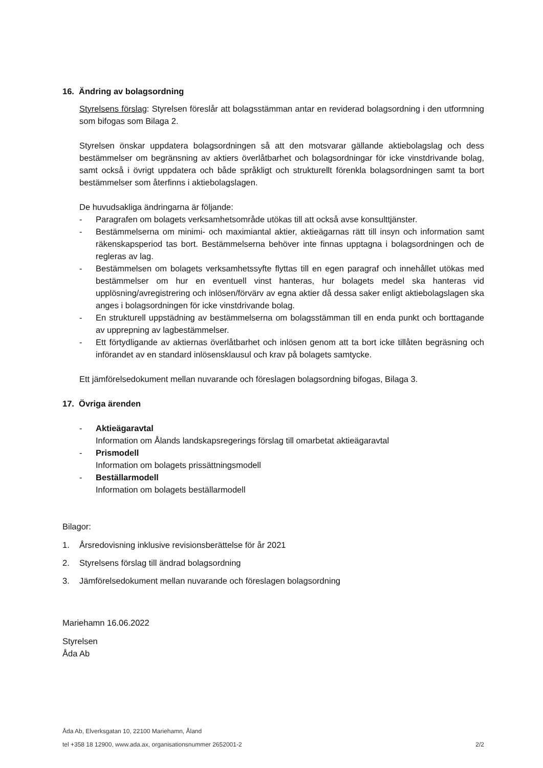16. Ändring av bolagsordning
Styrelsens förslag: Styrelsen föreslår att bolagsstämman antar en reviderad bolagsordning i den utformning som bifogas som Bilaga 2.
Styrelsen önskar uppdatera bolagsordningen så att den motsvarar gällande aktiebolagslag och dess bestämmelser om begränsning av aktiers överlåtbarhet och bolagsordningar för icke vinstdrivande bolag, samt också i övrigt uppdatera och både språkligt och strukturellt förenkla bolagsordningen samt ta bort bestämmelser som återfinns i aktiebolagslagen.
De huvudsakliga ändringarna är följande:
- Paragrafen om bolagets verksamhetsområde utökas till att också avse konsulttjänster.
- Bestämmelserna om minimi- och maximiantal aktier, aktieägarnas rätt till insyn och information samt räkenskapsperiod tas bort. Bestämmelserna behöver inte finnas upptagna i bolagsordningen och de regleras av lag.
- Bestämmelsen om bolagets verksamhetssyfte flyttas till en egen paragraf och innehållet utökas med bestämmelser om hur en eventuell vinst hanteras, hur bolagets medel ska hanteras vid upplösning/avregistrering och inlösen/förvärv av egna aktier då dessa saker enligt aktiebolagslagen ska anges i bolagsordningen för icke vinstdrivande bolag.
- En strukturell uppstädning av bestämmelserna om bolagsstämman till en enda punkt och borttagande av upprepning av lagbestämmelser.
- Ett förtydligande av aktiernas överlåtbarhet och inlösen genom att ta bort icke tillåten begräsning och införandet av en standard inlösensklausul och krav på bolagets samtycke.
Ett jämförelsedokument mellan nuvarande och föreslagen bolagsordning bifogas, Bilaga 3.
17. Övriga ärenden
- Aktieägaravtal
Information om Ålands landskapsregerings förslag till omarbetat aktieägaravtal
- Prismodell
Information om bolagets prissättningsmodell
- Beställarmodell
Information om bolagets beställarmodell
Bilagor:
1. Årsredovisning inklusive revisionsberättelse för år 2021
2. Styrelsens förslag till ändrad bolagsordning
3. Jämförelsedokument mellan nuvarande och föreslagen bolagsordning
Mariehamn 16.06.2022
Styrelsen
Åda Ab
Åda Ab, Elverksgatan 10, 22100 Mariehamn, Åland
tel +358 18 12900, www.ada.ax, organisationsnummer 2652001-2 2/2